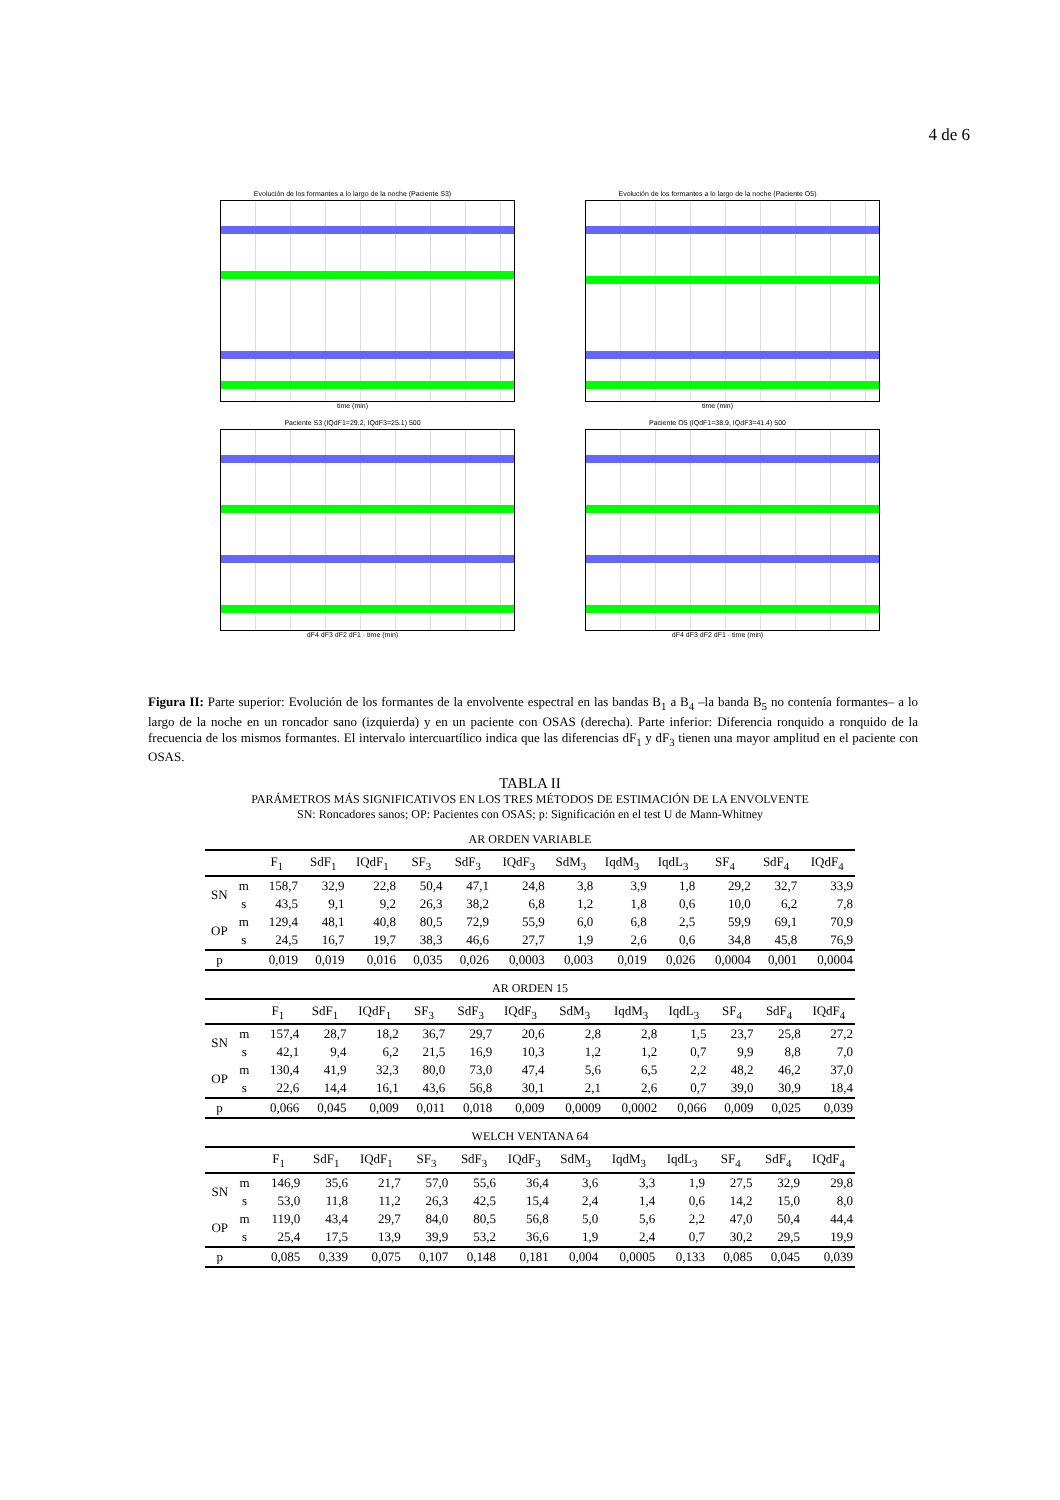4 de 6
Evolución de los formantes a lo largo de la noche (Paciente S3)
time (min)
Evolución de los formantes a lo largo de la noche (Paciente O5)
time (min)
Paciente S3 (IQdF1=29.2, IQdF3=25.1) 500
dF4 dF3 dF2 dF1 · time (min)
Paciente O5 (IQdF1=38.9, IQdF3=41.4) 500
dF4 dF3 dF2 dF1 · time (min)
Figura II: Parte superior: Evolución de los formantes de la envolvente espectral en las bandas B<sub>1</sub> a B<sub>4</sub> –la banda B<sub>5</sub> no contenía formantes– a lo largo de la noche en un roncador sano (izquierda) y en un paciente con OSAS (derecha). Parte inferior: Diferencia ronquido a ronquido de la frecuencia de los mismos formantes. El intervalo intercuartílico indica que las diferencias dF<sub>1</sub> y dF<sub>3</sub> tienen una mayor amplitud en el paciente con OSAS.
TABLA II
PARÁMETROS MÁS SIGNIFICATIVOS EN LOS TRES MÉTODOS DE ESTIMACIÓN DE LA ENVOLVENTE
SN: Roncadores sanos; OP: Pacientes con OSAS; p: Significación en el test U de Mann-Whitney
AR ORDEN VARIABLE
| | | F<sub>1</sub> | SdF<sub>1</sub> | IQdF<sub>1</sub> | SF<sub>3</sub> | SdF<sub>3</sub> | IQdF<sub>3</sub> | SdM<sub>3</sub> | IqdM<sub>3</sub> | IqdL<sub>3</sub> | SF<sub>4</sub> | SdF<sub>4</sub> | IQdF<sub>4</sub> |
| --- | --- | --- | --- | --- | --- | --- | --- | --- | --- | --- | --- | --- | --- |
| SN | m | 158,7 | 32,9 | 22,8 | 50,4 | 47,1 | 24,8 | 3,8 | 3,9 | 1,8 | 29,2 | 32,7 | 33,9 |
| | s | 43,5 | 9,1 | 9,2 | 26,3 | 38,2 | 6,8 | 1,2 | 1,8 | 0,6 | 10,0 | 6,2 | 7,8 |
| OP | m | 129,4 | 48,1 | 40,8 | 80,5 | 72,9 | 55,9 | 6,0 | 6,8 | 2,5 | 59,9 | 69,1 | 70,9 |
| | s | 24,5 | 16,7 | 19,7 | 38,3 | 46,6 | 27,7 | 1,9 | 2,6 | 0,6 | 34,8 | 45,8 | 76,9 |
| p | | 0,019 | 0,019 | 0,016 | 0,035 | 0,026 | 0,0003 | 0,003 | 0,019 | 0,026 | 0,0004 | 0,001 | 0,0004 |
AR ORDEN 15
| | | F<sub>1</sub> | SdF<sub>1</sub> | IQdF<sub>1</sub> | SF<sub>3</sub> | SdF<sub>3</sub> | IQdF<sub>3</sub> | SdM<sub>3</sub> | IqdM<sub>3</sub> | IqdL<sub>3</sub> | SF<sub>4</sub> | SdF<sub>4</sub> | IQdF<sub>4</sub> |
| --- | --- | --- | --- | --- | --- | --- | --- | --- | --- | --- | --- | --- | --- |
| SN | m | 157,4 | 28,7 | 18,2 | 36,7 | 29,7 | 20,6 | 2,8 | 2,8 | 1,5 | 23,7 | 25,8 | 27,2 |
| | s | 42,1 | 9,4 | 6,2 | 21,5 | 16,9 | 10,3 | 1,2 | 1,2 | 0,7 | 9,9 | 8,8 | 7,0 |
| OP | m | 130,4 | 41,9 | 32,3 | 80,0 | 73,0 | 47,4 | 5,6 | 6,5 | 2,2 | 48,2 | 46,2 | 37,0 |
| | s | 22,6 | 14,4 | 16,1 | 43,6 | 56,8 | 30,1 | 2,1 | 2,6 | 0,7 | 39,0 | 30,9 | 18,4 |
| p | | 0,066 | 0,045 | 0,009 | 0,011 | 0,018 | 0,009 | 0,0009 | 0,0002 | 0,066 | 0,009 | 0,025 | 0,039 |
WELCH VENTANA 64
| | | F<sub>1</sub> | SdF<sub>1</sub> | IQdF<sub>1</sub> | SF<sub>3</sub> | SdF<sub>3</sub> | IQdF<sub>3</sub> | SdM<sub>3</sub> | IqdM<sub>3</sub> | IqdL<sub>3</sub> | SF<sub>4</sub> | SdF<sub>4</sub> | IQdF<sub>4</sub> |
| --- | --- | --- | --- | --- | --- | --- | --- | --- | --- | --- | --- | --- | --- |
| SN | m | 146,9 | 35,6 | 21,7 | 57,0 | 55,6 | 36,4 | 3,6 | 3,3 | 1,9 | 27,5 | 32,9 | 29,8 |
| | s | 53,0 | 11,8 | 11,2 | 26,3 | 42,5 | 15,4 | 2,4 | 1,4 | 0,6 | 14,2 | 15,0 | 8,0 |
| OP | m | 119,0 | 43,4 | 29,7 | 84,0 | 80,5 | 56,8 | 5,0 | 5,6 | 2,2 | 47,0 | 50,4 | 44,4 |
| | s | 25,4 | 17,5 | 13,9 | 39,9 | 53,2 | 36,6 | 1,9 | 2,4 | 0,7 | 30,2 | 29,5 | 19,9 |
| p | | 0,085 | 0,339 | 0,075 | 0,107 | 0,148 | 0,181 | 0,004 | 0,0005 | 0,133 | 0,085 | 0,045 | 0,039 |